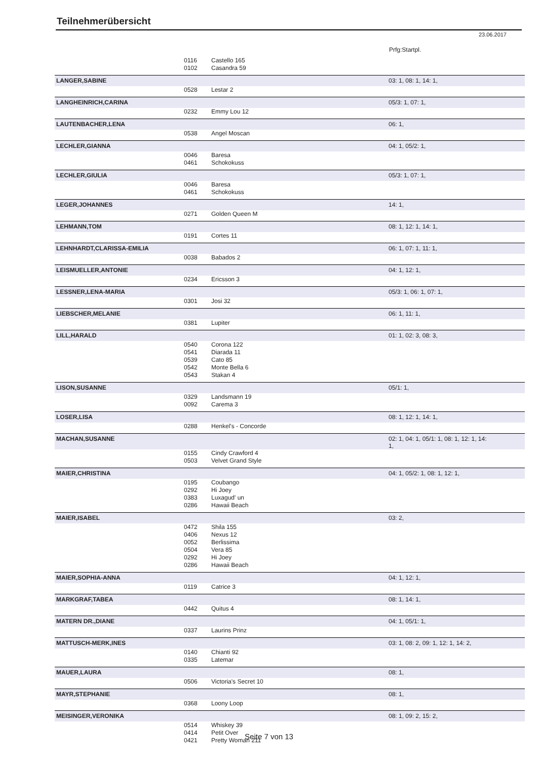Teilnehmerübersicht
23.06.2017
Prfg:Startpl.
| | 0116 | Castello 165 | |
| | 0102 | Casandra 59 | |
| LANGER,SABINE | | | 03: 1, 08: 1, 14: 1, |
| | 0528 | Lestar 2 | |
| LANGHEINRICH,CARINA | | | 05/3: 1, 07: 1, |
| | 0232 | Emmy Lou 12 | |
| LAUTENBACHER,LENA | | | 06: 1, |
| | 0538 | Angel Moscan | |
| LECHLER,GIANNA | | | 04: 1, 05/2: 1, |
| | 0046 | Baresa | |
| | 0461 | Schokokuss | |
| LECHLER,GIULIA | | | 05/3: 1, 07: 1, |
| | 0046 | Baresa | |
| | 0461 | Schokokuss | |
| LEGER,JOHANNES | | | 14: 1, |
| | 0271 | Golden Queen M | |
| LEHMANN,TOM | | | 08: 1, 12: 1, 14: 1, |
| | 0191 | Cortes 11 | |
| LEHNHARDT,CLARISSA-EMILIA | | | 06: 1, 07: 1, 11: 1, |
| | 0038 | Babados 2 | |
| LEISMUELLER,ANTONIE | | | 04: 1, 12: 1, |
| | 0234 | Ericsson 3 | |
| LESSNER,LENA-MARIA | | | 05/3: 1, 06: 1, 07: 1, |
| | 0301 | Josi 32 | |
| LIEBSCHER,MELANIE | | | 06: 1, 11: 1, |
| | 0381 | Lupiter | |
| LILL,HARALD | | | 01: 1, 02: 3, 08: 3, |
| | 0540 | Corona 122 | |
| | 0541 | Diarada 11 | |
| | 0539 | Cato 85 | |
| | 0542 | Monte Bella 6 | |
| | 0543 | Stakan 4 | |
| LISON,SUSANNE | | | 05/1: 1, |
| | 0329 | Landsmann 19 | |
| | 0092 | Carema 3 | |
| LOSER,LISA | | | 08: 1, 12: 1, 14: 1, |
| | 0288 | Henkel's - Concorde | |
| MACHAN,SUSANNE | | | 02: 1, 04: 1, 05/1: 1, 08: 1, 12: 1, 14: 1, |
| | 0155 | Cindy Crawford 4 | |
| | 0503 | Velvet Grand Style | |
| MAIER,CHRISTINA | | | 04: 1, 05/2: 1, 08: 1, 12: 1, |
| | 0195 | Coubango | |
| | 0292 | Hi Joey | |
| | 0383 | Luxagud' un | |
| | 0286 | Hawaii Beach | |
| MAIER,ISABEL | | | 03: 2, |
| | 0472 | Shila 155 | |
| | 0406 | Nexus 12 | |
| | 0052 | Berlissima | |
| | 0504 | Vera 85 | |
| | 0292 | Hi Joey | |
| | 0286 | Hawaii Beach | |
| MAIER,SOPHIA-ANNA | | | 04: 1, 12: 1, |
| | 0119 | Catrice 3 | |
| MARKGRAF,TABEA | | | 08: 1, 14: 1, |
| | 0442 | Quitus 4 | |
| MATERN DR.,DIANE | | | 04: 1, 05/1: 1, |
| | 0337 | Laurins Prinz | |
| MATTUSCH-MERK,INES | | | 03: 1, 08: 2, 09: 1, 12: 1, 14: 2, |
| | 0140 | Chianti 92 | |
| | 0335 | Latemar | |
| MAUER,LAURA | | | 08: 1, |
| | 0506 | Victoria's Secret 10 | |
| MAYR,STEPHANIE | | | 08: 1, |
| | 0368 | Loony Loop | |
| MEISINGER,VERONIKA | | | 08: 1, 09: 2, 15: 2, |
| | 0514 | Whiskey 39 | |
| | 0414 | Petit Over | |
| | 0421 | Pretty Woman 211 | |
Seite 7 von 13